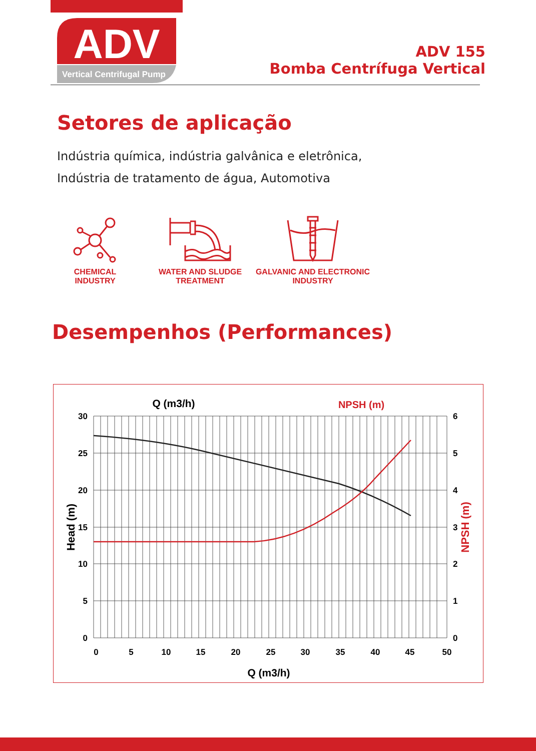ADV
Vertical Centrifugal Pump
ADV 155
Bomba Centrífuga Vertical
Setores de aplicação
Indústria química, indústria galvânica e eletrônica,
Indústria de tratamento de água, Automotiva
CHEMICAL INDUSTRY
WATER AND SLUDGE
TREATMENT
GALVANIC AND ELECTRONIC
INDUSTRY
Desempenhos (Performances)
Q (m3/h)
NPSH (m)
30
25
20
15
10
5
0
6
5
4
3
2
1
0
0
5
10
15
20
25
30
35
40
45
50
Q (m3/h)
Head (m)
NPSH (m)